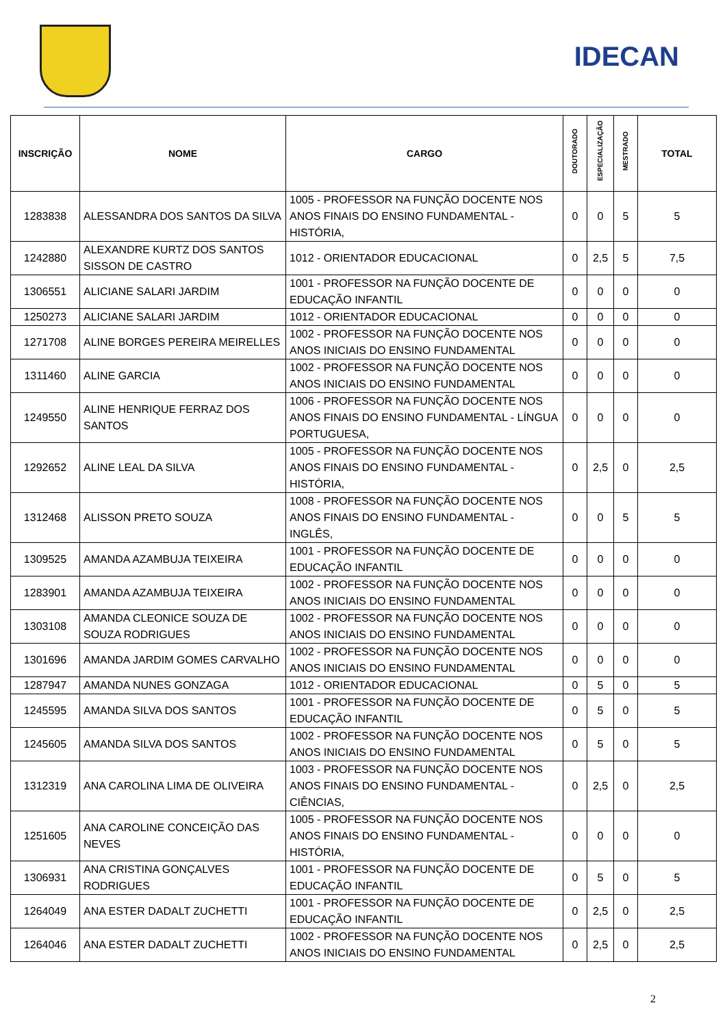IDECAN
| INSCRIÇÃO | NOME | CARGO | DOUTORADO | ESPECIALIZAÇÃO | MESTRADO | TOTAL |
| --- | --- | --- | --- | --- | --- | --- |
| 1283838 | ALESSANDRA DOS SANTOS DA SILVA | 1005 - PROFESSOR NA FUNÇÃO DOCENTE NOS ANOS FINAIS DO ENSINO FUNDAMENTAL - HISTÓRIA, | 0 | 0 | 5 | 5 |
| 1242880 | ALEXANDRE KURTZ DOS SANTOS SISSON DE CASTRO | 1012 - ORIENTADOR EDUCACIONAL | 0 | 2,5 | 5 | 7,5 |
| 1306551 | ALICIANE SALARI JARDIM | 1001 - PROFESSOR NA FUNÇÃO DOCENTE DE EDUCAÇÃO INFANTIL | 0 | 0 | 0 | 0 |
| 1250273 | ALICIANE SALARI JARDIM | 1012 - ORIENTADOR EDUCACIONAL | 0 | 0 | 0 | 0 |
| 1271708 | ALINE BORGES PEREIRA MEIRELLES | 1002 - PROFESSOR NA FUNÇÃO DOCENTE NOS ANOS INICIAIS DO ENSINO FUNDAMENTAL | 0 | 0 | 0 | 0 |
| 1311460 | ALINE GARCIA | 1002 - PROFESSOR NA FUNÇÃO DOCENTE NOS ANOS INICIAIS DO ENSINO FUNDAMENTAL | 0 | 0 | 0 | 0 |
| 1249550 | ALINE HENRIQUE FERRAZ DOS SANTOS | 1006 - PROFESSOR NA FUNÇÃO DOCENTE NOS ANOS FINAIS DO ENSINO FUNDAMENTAL - LÍNGUA PORTUGUESA, | 0 | 0 | 0 | 0 |
| 1292652 | ALINE LEAL DA SILVA | 1005 - PROFESSOR NA FUNÇÃO DOCENTE NOS ANOS FINAIS DO ENSINO FUNDAMENTAL - HISTÓRIA, | 0 | 2,5 | 0 | 2,5 |
| 1312468 | ALISSON PRETO SOUZA | 1008 - PROFESSOR NA FUNÇÃO DOCENTE NOS ANOS FINAIS DO ENSINO FUNDAMENTAL - INGLÊS, | 0 | 0 | 5 | 5 |
| 1309525 | AMANDA AZAMBUJA TEIXEIRA | 1001 - PROFESSOR NA FUNÇÃO DOCENTE DE EDUCAÇÃO INFANTIL | 0 | 0 | 0 | 0 |
| 1283901 | AMANDA AZAMBUJA TEIXEIRA | 1002 - PROFESSOR NA FUNÇÃO DOCENTE NOS ANOS INICIAIS DO ENSINO FUNDAMENTAL | 0 | 0 | 0 | 0 |
| 1303108 | AMANDA CLEONICE SOUZA DE SOUZA RODRIGUES | 1002 - PROFESSOR NA FUNÇÃO DOCENTE NOS ANOS INICIAIS DO ENSINO FUNDAMENTAL | 0 | 0 | 0 | 0 |
| 1301696 | AMANDA JARDIM GOMES CARVALHO | 1002 - PROFESSOR NA FUNÇÃO DOCENTE NOS ANOS INICIAIS DO ENSINO FUNDAMENTAL | 0 | 0 | 0 | 0 |
| 1287947 | AMANDA NUNES GONZAGA | 1012 - ORIENTADOR EDUCACIONAL | 0 | 5 | 0 | 5 |
| 1245595 | AMANDA SILVA DOS SANTOS | 1001 - PROFESSOR NA FUNÇÃO DOCENTE DE EDUCAÇÃO INFANTIL | 0 | 5 | 0 | 5 |
| 1245605 | AMANDA SILVA DOS SANTOS | 1002 - PROFESSOR NA FUNÇÃO DOCENTE NOS ANOS INICIAIS DO ENSINO FUNDAMENTAL | 0 | 5 | 0 | 5 |
| 1312319 | ANA CAROLINA LIMA DE OLIVEIRA | 1003 - PROFESSOR NA FUNÇÃO DOCENTE NOS ANOS FINAIS DO ENSINO FUNDAMENTAL - CIÊNCIAS, | 0 | 2,5 | 0 | 2,5 |
| 1251605 | ANA CAROLINE CONCEIÇÃO DAS NEVES | 1005 - PROFESSOR NA FUNÇÃO DOCENTE NOS ANOS FINAIS DO ENSINO FUNDAMENTAL - HISTÓRIA, | 0 | 0 | 0 | 0 |
| 1306931 | ANA CRISTINA GONÇALVES RODRIGUES | 1001 - PROFESSOR NA FUNÇÃO DOCENTE DE EDUCAÇÃO INFANTIL | 0 | 5 | 0 | 5 |
| 1264049 | ANA ESTER DADALT ZUCHETTI | 1001 - PROFESSOR NA FUNÇÃO DOCENTE DE EDUCAÇÃO INFANTIL | 0 | 2,5 | 0 | 2,5 |
| 1264046 | ANA ESTER DADALT ZUCHETTI | 1002 - PROFESSOR NA FUNÇÃO DOCENTE NOS ANOS INICIAIS DO ENSINO FUNDAMENTAL | 0 | 2,5 | 0 | 2,5 |
2